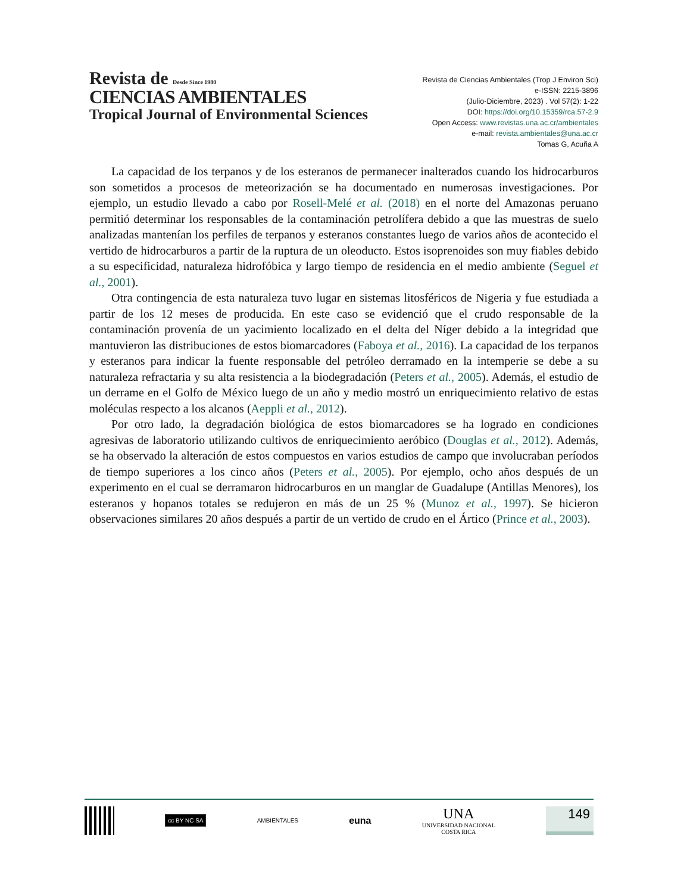Revista de Desde Since 1980
CIENCIAS AMBIENTALES
Tropical Journal of Environmental Sciences
Revista de Ciencias Ambientales (Trop J Environ Sci)
e-ISSN: 2215-3896
(Julio-Diciembre, 2023) . Vol 57(2): 1-22
DOI: https://doi.org/10.15359/rca.57-2.9
Open Access: www.revistas.una.ac.cr/ambientales
e-mail: revista.ambientales@una.ac.cr
Tomas G, Acuña A
La capacidad de los terpanos y de los esteranos de permanecer inalterados cuando los hidrocarburos son sometidos a procesos de meteorización se ha documentado en numerosas investigaciones. Por ejemplo, un estudio llevado a cabo por Rosell-Melé et al. (2018) en el norte del Amazonas peruano permitió determinar los responsables de la contaminación petrolífera debido a que las muestras de suelo analizadas mantenían los perfiles de terpanos y esteranos constantes luego de varios años de acontecido el vertido de hidrocarburos a partir de la ruptura de un oleoducto. Estos isoprenoides son muy fiables debido a su especificidad, naturaleza hidrofóbica y largo tiempo de residencia en el medio ambiente (Seguel et al., 2001).
Otra contingencia de esta naturaleza tuvo lugar en sistemas litosféricos de Nigeria y fue estudiada a partir de los 12 meses de producida. En este caso se evidenció que el crudo responsable de la contaminación provenía de un yacimiento localizado en el delta del Níger debido a la integridad que mantuvieron las distribuciones de estos biomarcadores (Faboya et al., 2016). La capacidad de los terpanos y esteranos para indicar la fuente responsable del petróleo derramado en la intemperie se debe a su naturaleza refractaria y su alta resistencia a la biodegradación (Peters et al., 2005). Además, el estudio de un derrame en el Golfo de México luego de un año y medio mostró un enriquecimiento relativo de estas moléculas respecto a los alcanos (Aeppli et al., 2012).
Por otro lado, la degradación biológica de estos biomarcadores se ha logrado en condiciones agresivas de laboratorio utilizando cultivos de enriquecimiento aeróbico (Douglas et al., 2012). Además, se ha observado la alteración de estos compuestos en varios estudios de campo que involucraban períodos de tiempo superiores a los cinco años (Peters et al., 2005). Por ejemplo, ocho años después de un experimento en el cual se derramaron hidrocarburos en un manglar de Guadalupe (Antillas Menores), los esteranos y hopanos totales se redujeron en más de un 25 % (Munoz et al., 1997). Se hicieron observaciones similares 20 años después a partir de un vertido de crudo en el Ártico (Prince et al., 2003).
cc BY NC SA
AMBIENTALES
euna
UNA
UNIVERSIDAD NACIONAL
COSTA RICA
149